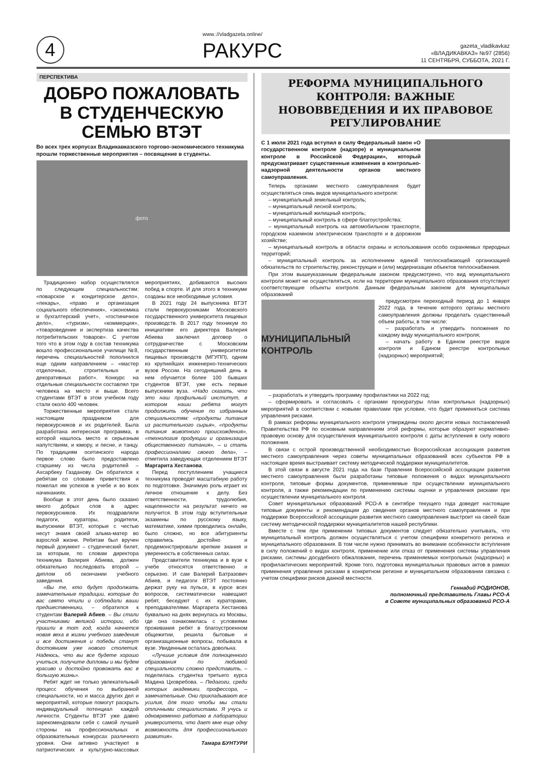4
www.://vladgazeta.online/
РАКУРС
gazeta_vladikavkaz
«ВЛАДИКАВКАЗ» №97 (2856)
11 СЕНТЯБРЯ, СУББОТА, 2021 Г.
ПЕРСПЕКТИВА
ДОБРО ПОЖАЛОВАТЬ В СТУДЕНЧЕСКУЮ СЕМЬЮ ВТЭТ
Во всех трех корпусах Владикавказского торгово-экономического техникума прошли торжественные мероприятия – посвящение в студенты.
фото
Традиционно набор осуществлялся по следующим специальностям: «поварское и кондитерское дело», «пекарь», «право и организация социального обеспечения», «экономика и бухгалтерский учет», «гостиничное дело», «туризм», «коммерция», «товароведение и экспертиза качества потребительских товаров». С учетом того что в этом году в состав техникума вошло профессиональное училище №8, перечень специальностей пополнился еще одним направлением – «мастер отделочных, строительных и декоративных работ». Конкурс на отдельные специальности составлял три человека на место и выше. Всего студентами ВТЭТ в этом учебном году стали около 400 человек.
Торжественные мероприятия стали настоящим праздником для первокурсников и их родителей. Была разработана интересная программа, в которой нашлось место и серьезным напутствиям, и юмору, и песне, и танцу. По традициям осетинского народа первое слово было предоставлено старшему из числа родителей – Ахсарбеку Газданову. Он обратился к ребятам со словами приветствия и пожелал им успехов в учебе и во всех начинаниях.
Вообще в этот день было сказано много добрых слов в адрес первокурсников. Их поздравляли педагоги, кураторы, родители, выпускники ВТЭТ, которые с честью несут знамя своей альма-матер во взрослой жизни. Ребятам был вручен первый документ – студенческий билет, за которым, по словам директора техникума Валерия Абиева, должен обязательно последовать второй – диплом об окончании учебного заведения.
«Вы те, кто будут продолжать замечательные традиции, которые до вас свято чтили и соблюдали ваши предшественники, – обратился к студентам Валерий Абиев. – Вы стали участниками великой истории, ибо пришли в тот год, когда начнется новая веха в жизни учебного заведения и все достижения и победы станут достоянием уже нового столетия. Надеюсь, что вы все будете хорошо учиться, получите дипломы и мы будем красиво и достойно провожать вас в большую жизнь».
Ребят ждет не только увлекательный процесс обучения по выбранной специальности, но и масса других дел и мероприятий, которые помогут раскрыть индивидуальный потенциал каждой личности. Студенты ВТЭТ уже давно зарекомендовали себя с самой лучшей стороны на профессиональных и образовательных конкурсах различного уровня. Они активно участвуют в патриотических и культурно-массовых мероприятиях, добиваются высоких побед в спорте. И для этого в техникуме созданы все необходимые условия.
В 2021 году 24 выпускника ВТЭТ стали первокурсниками Московского государственного университета пищевых производств. В 2017 году техникум по инициативе его директора Валерия Абиева заключил договор о сотрудничестве с Московским государственным университетом пищевых производств (МГУПП), одним из крупнейших инженерно-технических вузов России. На сегодняшний день в нем обучается более 100 бывших студентов ВТЭТ, уже есть первые выпускники вуза. «Надо сказать, что это наш профильный институт, в котором наши ребята могут продолжить обучение по избранным специальностям: «продукты питания из растительного сырья», «продукты питания животного происхождения», «технология продукции и организация общественного питания», – и стать профессионалами своего дела», – отметила заведующая отделением ВТЭТ Маргарита Хестанова.
Перед поступлением учащиеся техникума проводят масштабную работу по подготовке. Значимую роль играет их личное отношение к делу. Без ответственности, трудолюбия, нацеленности на результат ничего не получится. В этом году вступительные экзамены по русскому языку, математике, химии проводились онлайн, было сложно, но все абитуриенты справились достойно и продемонстрировали крепкие знания и уверенность в собственных силах.
Представители техникума и в вузе к учебе относятся ответственно и серьезно. И сам Валерий Батразович Абиев, и педагоги ВТЭТ постоянно держат руку на пульсе, в курсе всех вопросов, систематически навещают ребят, беседуют с их кураторами, преподавателями. Маргарита Хестанова буквально на днях вернулась из Москвы, где она ознакомилась с условиями проживания ребят в благоустроенном общежитии, решила бытовые и организационные вопросы, побывала в вузе. Увиденным осталась довольна.
«Лучшие условия для полноценного образования по любимой специальности сложно представить, – поделилась студентка третьего курса Мадина Цховребова. – Педагоги, среди которых академики, профессора, – замечательные. Они прикладывают все усилия, для того чтобы мы стали отличными специалистами. Я учусь и одновременно работаю в лаборатории университета, что дает мне еще одну возможность для профессионального развития».
Тамара БУНТУРИ
РЕФОРМА МУНИЦИПАЛЬНОГО КОНТРОЛЯ: ВАЖНЫЕ НОВОВВЕДЕНИЯ И ИХ ПРАВОВОЕ РЕГУЛИРОВАНИЕ
С 1 июля 2021 года вступил в силу Федеральный закон «О государственном контроле (надзоре) и муниципальном контроле в Российской Федерации», который предусматривает существенные изменения в контрольно-надзорной деятельности органов местного самоуправления.
Теперь органами местного самоуправления будет осуществляться семь видов муниципального контроля:
– муниципальный земельный контроль;
– муниципальный лесной контроль;
– муниципальный жилищный контроль;
– муниципальный контроль в сфере благоустройства;
– муниципальный контроль на автомобильном транспорте, городском наземном электрическом транспорте и в дорожном хозяйстве;
– муниципальный контроль в области охраны и использования особо охраняемых природных территорий;
– муниципальный контроль за исполнением единой теплоснабжающей организацией обязательств по строительству, реконструкции и (или) модернизации объектов теплоснабжения.
При этом вышеуказанным федеральным законом предусмотрено, что вид муниципального контроля может не осуществляться, если на территории муниципального образования отсутствуют соответствующие объекты контроля. Данным федеральным законом для муниципальных образований
МУНИЦИПАЛЬНЫЙ КОНТРОЛЬ
предусмотрен переходный период до 1 января 2022 года, в течение которого органы местного самоуправления должны проделать существенный объем работы, в том числе:
– разработать и утвердить положения по каждому виду муниципального контроля;
– начать работу в Едином реестре видов контроля и Едином реестре контрольных (надзорных) мероприятий;
– разработать и утвердить программу профилактики на 2022 год;
– сформировать и согласовать с органами прокуратуры план контрольных (надзорных) мероприятий в соответствии с новыми правилами при условии, что будет применяться система управления рисками.
В рамках реформы муниципального контроля утверждены около десяти новых постановлений Правительства РФ по основным направлениям этой реформы, которые образуют нормативно-правовую основу для осуществления муниципального контроля с даты вступления в силу нового положения.
В связи с острой производственной необходимостью Всероссийская ассоциация развития местного самоуправления через советы муниципальных образований всех субъектов РФ в настоящее время выстраивает систему методической поддержки муниципалитетов.
В этой связи в августе 2021 года на базе Правления Всероссийской ассоциации развития местного самоуправления были разработаны типовые положения о видах муниципального контроля, типовые формы документов, применяемые при осуществлении муниципального контроля, а также рекомендации по применению системы оценки и управления рисками при осуществлении муниципального контроля.
Совет муниципальных образований РСО-А в сентябре текущего года доведет настоящие типовые документы и рекомендации до сведения органов местного самоуправления и при поддержке Всероссийской ассоциации развития местного самоуправления выстроит на своей базе систему методической поддержки муниципалитетов нашей республики.
Вместе с тем при применении типовых документов следует обязательно учитывать, что муниципальный контроль должен осуществляться с учетом специфики конкретного региона и муниципального образования. В том числе нужно принимать во внимание особенности вступления в силу положений о видах контроля, применение или отказ от применения системы управления рисками, системы досудебного обжалования, перечень применяемых контрольных (надзорных) и профилактических мероприятий. Кроме того, подготовка муниципальных правовых актов в рамках применения управления рисками в конкретном регионе и муниципальном образовании связана с учетом специфики рисков данной местности.
Геннадий РОДИОНОВ,
полномочный представитель Главы РСО-А
в Совете муниципальных образований РСО-А